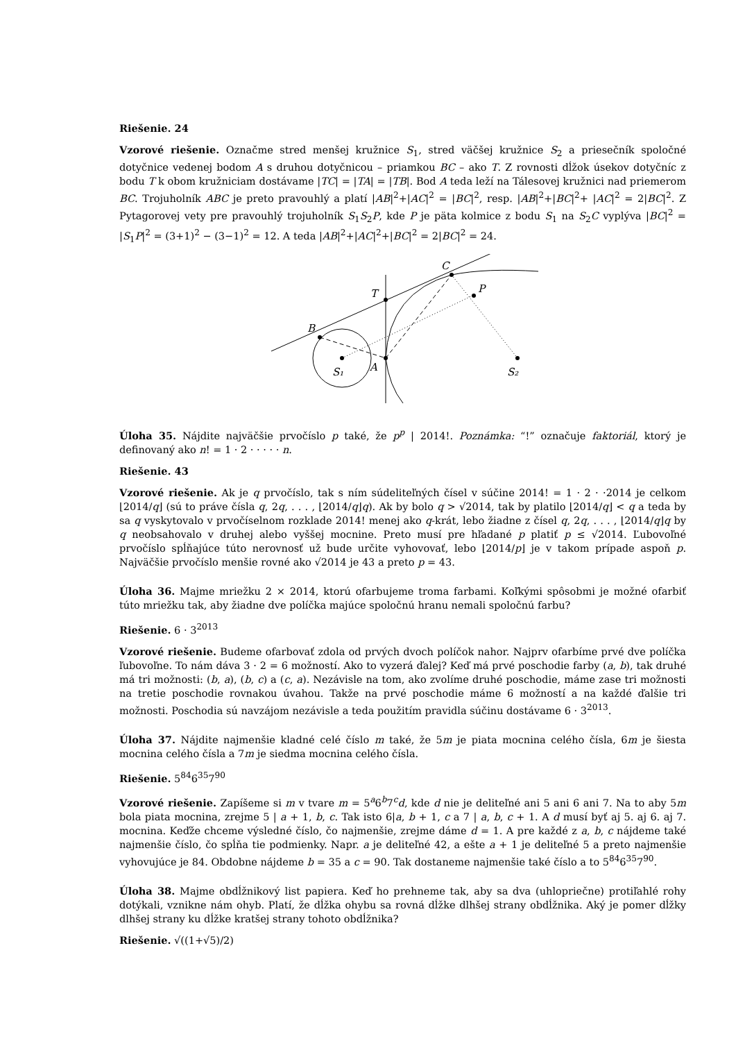Riešenie. 24
Vzorové riešenie. Označme stred menšej kružnice S<sub>1</sub>, stred väčšej kružnice S<sub>2</sub> a priesečník spoločné dotyčnice vedenej bodom A s druhou dotyčnicou – priamkou BC – ako T. Z rovnosti dĺžok úsekov dotyčníc z bodu T k obom kružniciam dostávame |TC| = |TA| = |TB|. Bod A teda leží na Tálesovej kružnici nad priemerom BC. Trojuholník ABC je preto pravouhlý a platí |AB|<sup>2</sup>+|AC|<sup>2</sup> = |BC|<sup>2</sup>, resp. |AB|<sup>2</sup>+|BC|<sup>2</sup>+ |AC|<sup>2</sup> = 2|BC|<sup>2</sup>. Z Pytagorovej vety pre pravouhlý trojuholník S<sub>1</sub>S<sub>2</sub>P, kde P je päta kolmice z bodu S<sub>1</sub> na S<sub>2</sub>C vyplýva |BC|<sup>2</sup> = |S<sub>1</sub>P|<sup>2</sup> = (3+1)<sup>2</sup> − (3−1)<sup>2</sup> = 12. A teda |AB|<sup>2</sup>+|AC|<sup>2</sup>+|BC|<sup>2</sup> = 2|BC|<sup>2</sup> = 24.
B
T
C
P
S₁
A
S₂
Úloha 35. Nájdite najväčšie prvočíslo p také, že p<sup>p</sup> | 2014!. Poznámka: “!” označuje faktoriál, ktorý je definovaný ako n! = 1 · 2 · · · · · n.
Riešenie. 43
Vzorové riešenie. Ak je q prvočíslo, tak s ním súdeliteľných čísel v súčine 2014! = 1 · 2 · ·2014 je celkom ⌊2014/q⌋ (sú to práve čísla q, 2q, . . . , ⌊2014/q⌋q). Ak by bolo q > √2014, tak by platilo ⌊2014/q⌋ < q a teda by sa q vyskytovalo v prvočíselnom rozklade 2014! menej ako q-krát, lebo žiadne z čísel q, 2q, . . . , ⌊2014/q⌋q by q neobsahovalo v druhej alebo vyššej mocnine. Preto musí pre hľadané p platiť p ≤ √2014. Ľubovoľné prvočíslo spĺňajúce túto nerovnosť už bude určite vyhovovať, lebo ⌊2014/p⌋ je v takom prípade aspoň p. Najväčšie prvočíslo menšie rovné ako √2014 je 43 a preto p = 43.
Úloha 36. Majme mriežku 2 × 2014, ktorú ofarbujeme troma farbami. Koľkými spôsobmi je možné ofarbiť túto mriežku tak, aby žiadne dve políčka majúce spoločnú hranu nemali spoločnú farbu?
Riešenie. 6 · 3<sup>2013</sup>
Vzorové riešenie. Budeme ofarbovať zdola od prvých dvoch políčok nahor. Najprv ofarbíme prvé dve políčka ľubovoľne. To nám dáva 3 · 2 = 6 možností. Ako to vyzerá ďalej? Keď má prvé poschodie farby (a, b), tak druhé má tri možnosti: (b, a), (b, c) a (c, a). Nezávisle na tom, ako zvolíme druhé poschodie, máme zase tri možnosti na tretie poschodie rovnakou úvahou. Takže na prvé poschodie máme 6 možností a na každé ďalšie tri možnosti. Poschodia sú navzájom nezávisle a teda použitím pravidla súčinu dostávame 6 · 3<sup>2013</sup>.
Úloha 37. Nájdite najmenšie kladné celé číslo m také, že 5m je piata mocnina celého čísla, 6m je šiesta mocnina celého čísla a 7m je siedma mocnina celého čísla.
Riešenie. 5<sup>84</sup>6<sup>35</sup>7<sup>90</sup>
Vzorové riešenie. Zapíšeme si m v tvare m = 5<sup>a</sup>6<sup>b</sup>7<sup>c</sup>d, kde d nie je deliteľné ani 5 ani 6 ani 7. Na to aby 5m bola piata mocnina, zrejme 5 | a + 1, b, c. Tak isto 6|a, b + 1, c a 7 | a, b, c + 1. A d musí byť aj 5. aj 6. aj 7. mocnina. Keďže chceme výsledné číslo, čo najmenšie, zrejme dáme d = 1. A pre každé z a, b, c nájdeme také najmenšie číslo, čo spĺňa tie podmienky. Napr. a je deliteľné 42, a ešte a + 1 je deliteľné 5 a preto najmenšie vyhovujúce je 84. Obdobne nájdeme b = 35 a c = 90. Tak dostaneme najmenšie také číslo a to 5<sup>84</sup>6<sup>35</sup>7<sup>90</sup>.
Úloha 38. Majme obdĺžnikový list papiera. Keď ho prehneme tak, aby sa dva (uhlopriečne) protiľahlé rohy dotýkali, vznikne nám ohyb. Platí, že dĺžka ohybu sa rovná dĺžke dlhšej strany obdĺžnika. Aký je pomer dĺžky dlhšej strany ku dĺžke kratšej strany tohoto obdĺžnika?
Riešenie. √((1+√5)/2)